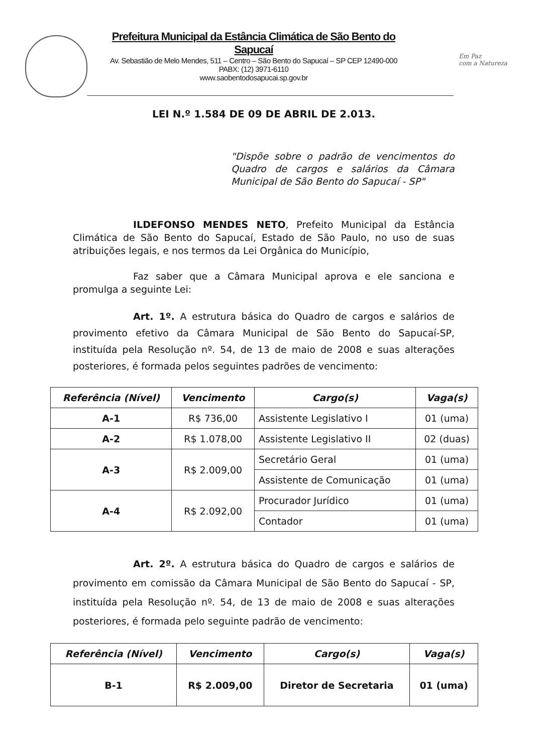Prefeitura Municipal da Estância Climática de São Bento do Sapucaí
Av. Sebastião de Melo Mendes, 511 – Centro – São Bento do Sapucaí – SP CEP 12490-000
PABX: (12) 3971-6110
www.saobentodosapucai.sp.gov.br
Em Paz
com a Natureza
LEI N.º 1.584 DE 09 DE ABRIL DE 2.013.
"Dispõe sobre o padrão de vencimentos do Quadro de cargos e salários da Câmara Municipal de São Bento do Sapucaí - SP"
ILDEFONSO MENDES NETO, Prefeito Municipal da Estância Climática de São Bento do Sapucaí, Estado de São Paulo, no uso de suas atribuições legais, e nos termos da Lei Orgânica do Município,
Faz saber que a Câmara Municipal aprova e ele sanciona e promulga a seguinte Lei:
Art. 1º. A estrutura básica do Quadro de cargos e salários de provimento efetivo da Câmara Municipal de São Bento do Sapucaí-SP, instituída pela Resolução nº. 54, de 13 de maio de 2008 e suas alterações posteriores, é formada pelos seguintes padrões de vencimento:
| Referência (Nível) | Vencimento | Cargo(s) | Vaga(s) |
| --- | --- | --- | --- |
| A-1 | R$ 736,00 | Assistente Legislativo I | 01 (uma) |
| A-2 | R$ 1.078,00 | Assistente Legislativo II | 02 (duas) |
| A-3 | R$ 2.009,00 | Secretário Geral | 01 (uma) |
| | | Assistente de Comunicação | 01 (uma) |
| A-4 | R$ 2.092,00 | Procurador Jurídico | 01 (uma) |
| | | Contador | 01 (uma) |
Art. 2º. A estrutura básica do Quadro de cargos e salários de provimento em comissão da Câmara Municipal de São Bento do Sapucaí - SP, instituída pela Resolução nº. 54, de 13 de maio de 2008 e suas alterações posteriores, é formada pelo seguinte padrão de vencimento:
| Referência (Nível) | Vencimento | Cargo(s) | Vaga(s) |
| --- | --- | --- | --- |
| B-1 | R$ 2.009,00 | Diretor de Secretaria | 01 (uma) |